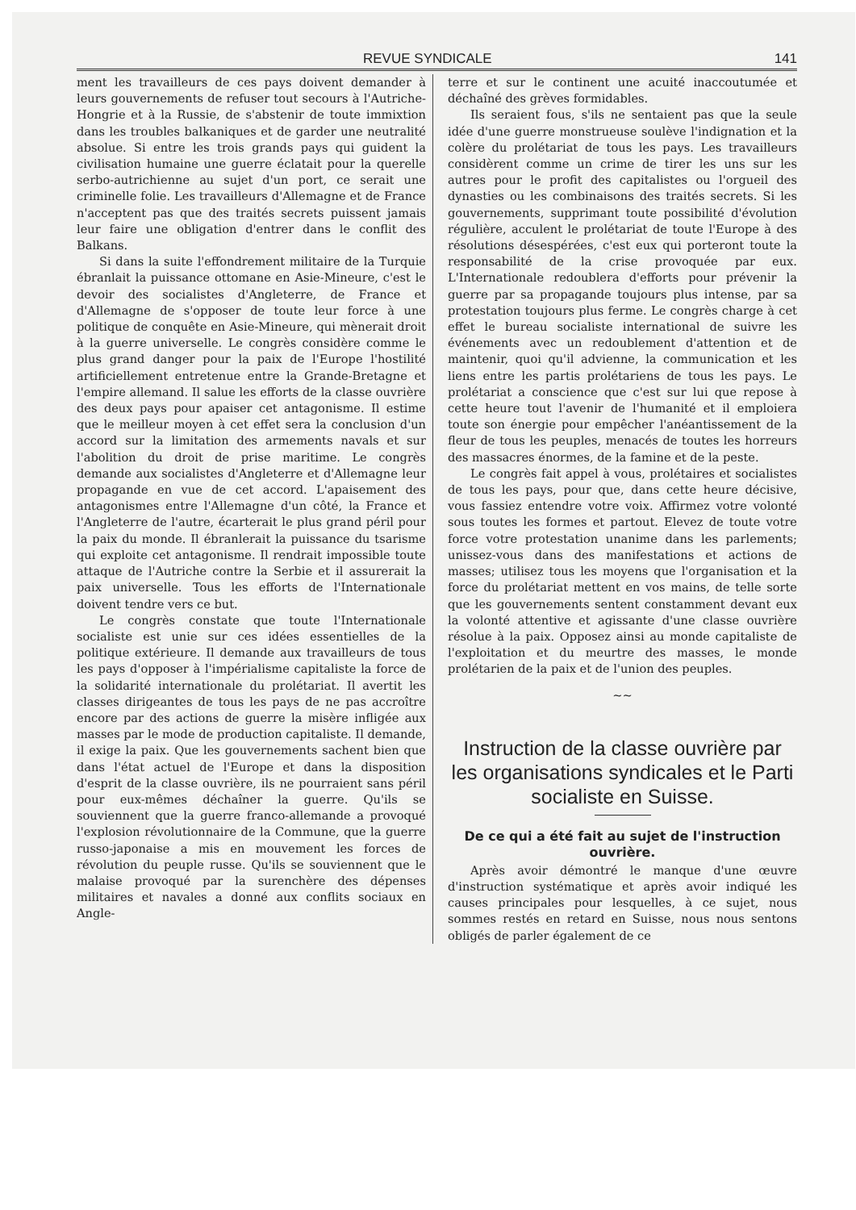REVUE SYNDICALE 141
ment les travailleurs de ces pays doivent demander à leurs gouvernements de refuser tout secours à l'Autriche-Hongrie et à la Russie, de s'abstenir de toute immixtion dans les troubles balkaniques et de garder une neutralité absolue. Si entre les trois grands pays qui guident la civilisation humaine une guerre éclatait pour la querelle serbo-autrichienne au sujet d'un port, ce serait une criminelle folie. Les travailleurs d'Allemagne et de France n'acceptent pas que des traités secrets puissent jamais leur faire une obligation d'entrer dans le conflit des Balkans.
Si dans la suite l'effondrement militaire de la Turquie ébranlait la puissance ottomane en Asie-Mineure, c'est le devoir des socialistes d'Angleterre, de France et d'Allemagne de s'opposer de toute leur force à une politique de conquête en Asie-Mineure, qui mènerait droit à la guerre universelle. Le congrès considère comme le plus grand danger pour la paix de l'Europe l'hostilité artificiellement entretenue entre la Grande-Bretagne et l'empire allemand. Il salue les efforts de la classe ouvrière des deux pays pour apaiser cet antagonisme. Il estime que le meilleur moyen à cet effet sera la conclusion d'un accord sur la limitation des armements navals et sur l'abolition du droit de prise maritime. Le congrès demande aux socialistes d'Angleterre et d'Allemagne leur propagande en vue de cet accord. L'apaisement des antagonismes entre l'Allemagne d'un côté, la France et l'Angleterre de l'autre, écarterait le plus grand péril pour la paix du monde. Il ébranlerait la puissance du tsarisme qui exploite cet antagonisme. Il rendrait impossible toute attaque de l'Autriche contre la Serbie et il assurerait la paix universelle. Tous les efforts de l'Internationale doivent tendre vers ce but.
Le congrès constate que toute l'Internationale socialiste est unie sur ces idées essentielles de la politique extérieure. Il demande aux travailleurs de tous les pays d'opposer à l'impérialisme capitaliste la force de la solidarité internationale du prolétariat. Il avertit les classes dirigeantes de tous les pays de ne pas accroître encore par des actions de guerre la misère infligée aux masses par le mode de production capitaliste. Il demande, il exige la paix. Que les gouvernements sachent bien que dans l'état actuel de l'Europe et dans la disposition d'esprit de la classe ouvrière, ils ne pourraient sans péril pour eux-mêmes déchaîner la guerre. Qu'ils se souviennent que la guerre franco-allemande a provoqué l'explosion révolutionnaire de la Commune, que la guerre russo-japonaise a mis en mouvement les forces de révolution du peuple russe. Qu'ils se souviennent que le malaise provoqué par la surenchère des dépenses militaires et navales a donné aux conflits sociaux en Angle-
terre et sur le continent une acuité inaccoutumée et déchaîné des grèves formidables.
Ils seraient fous, s'ils ne sentaient pas que la seule idée d'une guerre monstrueuse soulève l'indignation et la colère du prolétariat de tous les pays. Les travailleurs considèrent comme un crime de tirer les uns sur les autres pour le profit des capitalistes ou l'orgueil des dynasties ou les combinaisons des traités secrets. Si les gouvernements, supprimant toute possibilité d'évolution régulière, acculent le prolétariat de toute l'Europe à des résolutions désespérées, c'est eux qui porteront toute la responsabilité de la crise provoquée par eux. L'Internationale redoublera d'efforts pour prévenir la guerre par sa propagande toujours plus intense, par sa protestation toujours plus ferme. Le congrès charge à cet effet le bureau socialiste international de suivre les événements avec un redoublement d'attention et de maintenir, quoi qu'il advienne, la communication et les liens entre les partis prolétariens de tous les pays. Le prolétariat a conscience que c'est sur lui que repose à cette heure tout l'avenir de l'humanité et il emploiera toute son énergie pour empêcher l'anéantissement de la fleur de tous les peuples, menacés de toutes les horreurs des massacres énormes, de la famine et de la peste.
Le congrès fait appel à vous, prolétaires et socialistes de tous les pays, pour que, dans cette heure décisive, vous fassiez entendre votre voix. Affirmez votre volonté sous toutes les formes et partout. Elevez de toute votre force votre protestation unanime dans les parlements; unissez-vous dans des manifestations et actions de masses; utilisez tous les moyens que l'organisation et la force du prolétariat mettent en vos mains, de telle sorte que les gouvernements sentent constamment devant eux la volonté attentive et agissante d'une classe ouvrière résolue à la paix. Opposez ainsi au monde capitaliste de l'exploitation et du meurtre des masses, le monde prolétarien de la paix et de l'union des peuples.
∼∼
Instruction de la classe ouvrière par les organisations syndicales et le Parti socialiste en Suisse.
De ce qui a été fait au sujet de l'instruction ouvrière.
Après avoir démontré le manque d'une œuvre d'instruction systématique et après avoir indiqué les causes principales pour lesquelles, à ce sujet, nous sommes restés en retard en Suisse, nous nous sentons obligés de parler également de ce